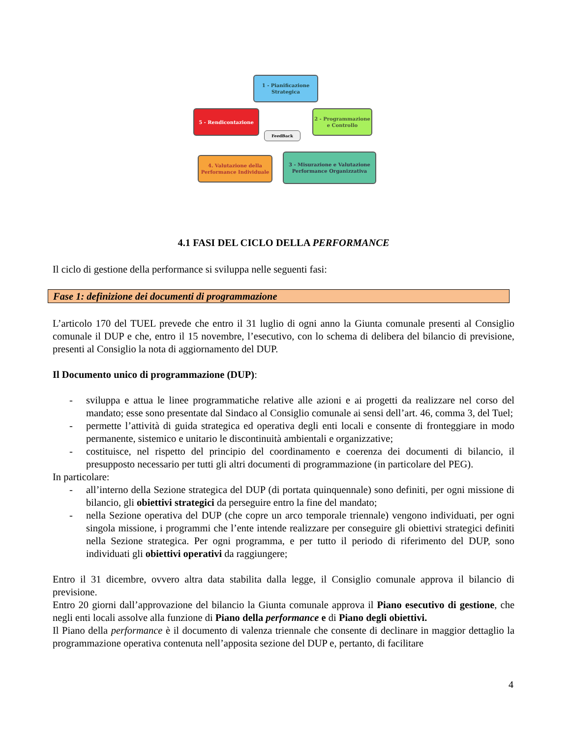1 - Pianificazione Strategica
2 - Programmazione e Controllo
3 - Misurazione e Valutazione Performance Organizzativa
4. Valutazione della Performance Individuale
5 - Rendicontazione
FeedBack
4.1 FASI DEL CICLO DELLA PERFORMANCE
Il ciclo di gestione della performance si sviluppa nelle seguenti fasi:
Fase 1: definizione dei documenti di programmazione
L’articolo 170 del TUEL prevede che entro il 31 luglio di ogni anno la Giunta comunale presenti al Consiglio comunale il DUP e che, entro il 15 novembre, l’esecutivo, con lo schema di delibera del bilancio di previsione, presenti al Consiglio la nota di aggiornamento del DUP.
Il Documento unico di programmazione (DUP):
- sviluppa e attua le linee programmatiche relative alle azioni e ai progetti da realizzare nel corso del mandato; esse sono presentate dal Sindaco al Consiglio comunale ai sensi dell’art. 46, comma 3, del Tuel;
- permette l’attività di guida strategica ed operativa degli enti locali e consente di fronteggiare in modo permanente, sistemico e unitario le discontinuità ambientali e organizzative;
- costituisce, nel rispetto del principio del coordinamento e coerenza dei documenti di bilancio, il presupposto necessario per tutti gli altri documenti di programmazione (in particolare del PEG).
In particolare:
- all’interno della Sezione strategica del DUP (di portata quinquennale) sono definiti, per ogni missione di bilancio, gli obiettivi strategici da perseguire entro la fine del mandato;
- nella Sezione operativa del DUP (che copre un arco temporale triennale) vengono individuati, per ogni singola missione, i programmi che l’ente intende realizzare per conseguire gli obiettivi strategici definiti nella Sezione strategica. Per ogni programma, e per tutto il periodo di riferimento del DUP, sono individuati gli obiettivi operativi da raggiungere;
Entro il 31 dicembre, ovvero altra data stabilita dalla legge, il Consiglio comunale approva il bilancio di previsione.
Entro 20 giorni dall’approvazione del bilancio la Giunta comunale approva il Piano esecutivo di gestione, che negli enti locali assolve alla funzione di Piano della performance e di Piano degli obiettivi.
Il Piano della performance è il documento di valenza triennale che consente di declinare in maggior dettaglio la programmazione operativa contenuta nell’apposita sezione del DUP e, pertanto, di facilitare
4